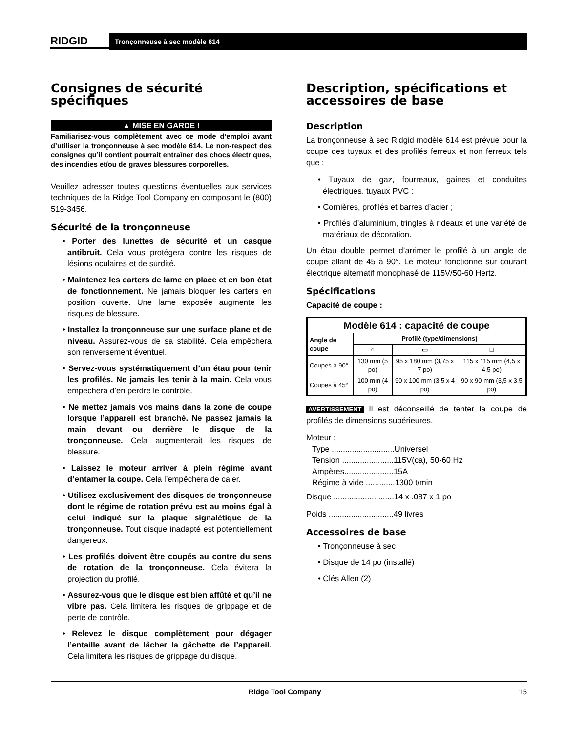RIDGID
Tronçonneuse à sec modèle 614
Consignes de sécurité spécifiques
▲ MISE EN GARDE !
Familiarisez-vous complètement avec ce mode d’emploi avant d’utiliser la tronçonneuse à sec modèle 614. Le non-respect des consignes qu’il contient pourrait entraîner des chocs électriques, des incendies et/ou de graves blessures corporelles.
Veuillez adresser toutes questions éventuelles aux services techniques de la Ridge Tool Company en composant le (800) 519-3456.
Sécurité de la tronçonneuse
• Porter des lunettes de sécurité et un casque antibruit. Cela vous protégera contre les risques de lésions oculaires et de surdité.
• Maintenez les carters de lame en place et en bon état de fonctionnement. Ne jamais bloquer les carters en position ouverte. Une lame exposée augmente les risques de blessure.
• Installez la tronçonneuse sur une surface plane et de niveau. Assurez-vous de sa stabilité. Cela empêchera son renversement éventuel.
• Servez-vous systématiquement d’un étau pour tenir les profilés. Ne jamais les tenir à la main. Cela vous empêchera d’en perdre le contrôle.
• Ne mettez jamais vos mains dans la zone de coupe lorsque l’appareil est branché. Ne passez jamais la main devant ou derrière le disque de la tronçonneuse. Cela augmenterait les risques de blessure.
• Laissez le moteur arriver à plein régime avant d’entamer la coupe. Cela l’empêchera de caler.
• Utilisez exclusivement des disques de tronçonneuse dont le régime de rotation prévu est au moins égal à celui indiqué sur la plaque signalétique de la tronçonneuse. Tout disque inadapté est potentiellement dangereux.
• Les profilés doivent être coupés au contre du sens de rotation de la tronçonneuse. Cela évitera la projection du profilé.
• Assurez-vous que le disque est bien affûté et qu’il ne vibre pas. Cela limitera les risques de grippage et de perte de contrôle.
• Relevez le disque complètement pour dégager l’entaille avant de lâcher la gâchette de l’appareil. Cela limitera les risques de grippage du disque.
Description, spécifications et accessoires de base
Description
La tronçonneuse à sec Ridgid modèle 614 est prévue pour la coupe des tuyaux et des profilés ferreux et non ferreux tels que :
• Tuyaux de gaz, fourreaux, gaines et conduites électriques, tuyaux PVC ;
• Cornières, profilés et barres d’acier ;
• Profilés d’aluminium, tringles à rideaux et une variété de matériaux de décoration.
Un étau double permet d’arrimer le profilé à un angle de coupe allant de 45 à 90°. Le moteur fonctionne sur courant électrique alternatif monophasé de 115V/50-60 Hertz.
Spécifications
Capacité de coupe :
| Modèle 614 : capacité de coupe | | | |
| --- | --- | --- | --- |
| Angle de coupe | Profilé (type/dimensions) | | |
| | ○ | ▭ | □ |
| Coupes à 90° | 130 mm (5 po) | 95 x 180 mm (3,75 x 7 po) | 115 x 115 mm (4,5 x 4,5 po) |
| Coupes à 45° | 100 mm (4 po) | 90 x 100 mm (3,5 x 4 po) | 90 x 90 mm (3,5 x 3,5 po) |
AVERTISSEMENT Il est déconseillé de tenter la coupe de profilés de dimensions supérieures.
Moteur :
Type ............................Universel
Tension .......................115V(ca), 50-60 Hz
Ampères......................15A
Régime à vide .............1300 t/min
Disque ...........................14 x .087 x 1 po
Poids .............................49 livres
Accessoires de base
• Tronçonneuse à sec
• Disque de 14 po (installé)
• Clés Allen (2)
Ridge Tool Company 15